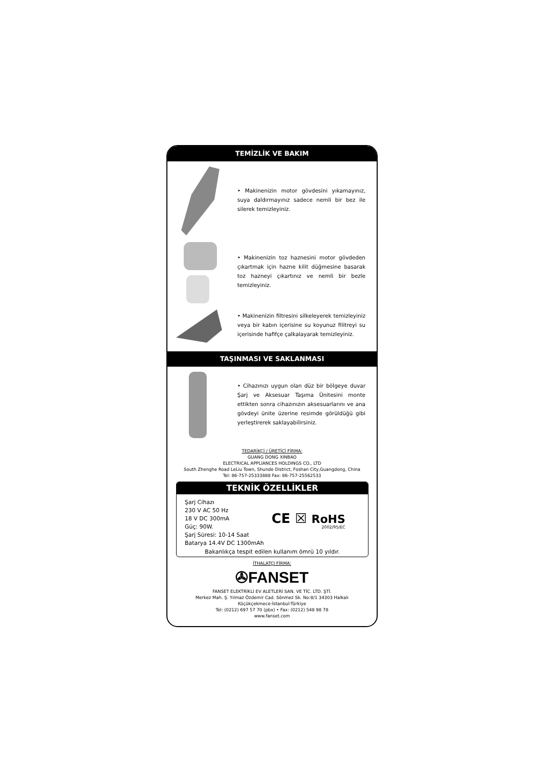TEMİZLİK VE BAKIM
• Makinenizin motor gövdesini yıkamayınız, suya daldırmayınız sadece nemli bir bez ile silerek temizleyiniz.
• Makinenizin toz haznesini motor gövdeden çıkartmak için hazne kilit düğmesine basarak toz hazneyi çıkartınız ve nemli bir bezle temizleyiniz.
• Makinenizin filtresini silkeleyerek temizleyiniz veya bir kabın içerisine su koyunuz filitreyi su içerisinde hafifçe çalkalayarak temizleyiniz.
TAŞINMASI VE SAKLANMASI
• Cihazınızı uygun olan düz bir bölgeye duvar Şarj ve Aksesuar Taşıma Ünitesini monte ettikten sonra cihazınızın aksesuarlarını ve ana gövdeyi ünite üzerine resimde görüldüğü gibi yerleştirerek saklayabilirsiniz.
TEDARİKÇİ / ÜRETİCİ FİRMA:
GUANG DONG XINBAO
ELECTRICAL APPLIANCES HOLDINGS CO., LTD
South Zhenghe Road LeLiu Town, Shunde District, Foshan City,Guangdong, China
Tel: 86-757-25333888 Fax: 86-757-25562533
TEKNİK ÖZELLİKLER
Şarj Cihazı
230 V AC 50 Hz
18 V DC 300mA
Güç: 90W.
Şarj Süresi: 10-14 Saat
Batarya 14.4V DC 1300mAh
CE ☒ RoHS
2002/95/EC
Bakanlıkça tespit edilen kullanım ömrü 10 yıldır.
İTHALATÇI FİRMA:
✇FANSET
FANSET ELEKTRİKLİ EV ALETLERİ SAN. VE TİC. LTD. ŞTİ.
Merkez Mah. Ş. Yılmaz Özdemir Cad. Sönmez Sk. No:8/1 34303 Halkalı
Küçükçekmece-İstanbul-Türkiye
Tel: (0212) 697 57 70 (pbx) • Fax: (0212) 548 98 78
www.fanset.com